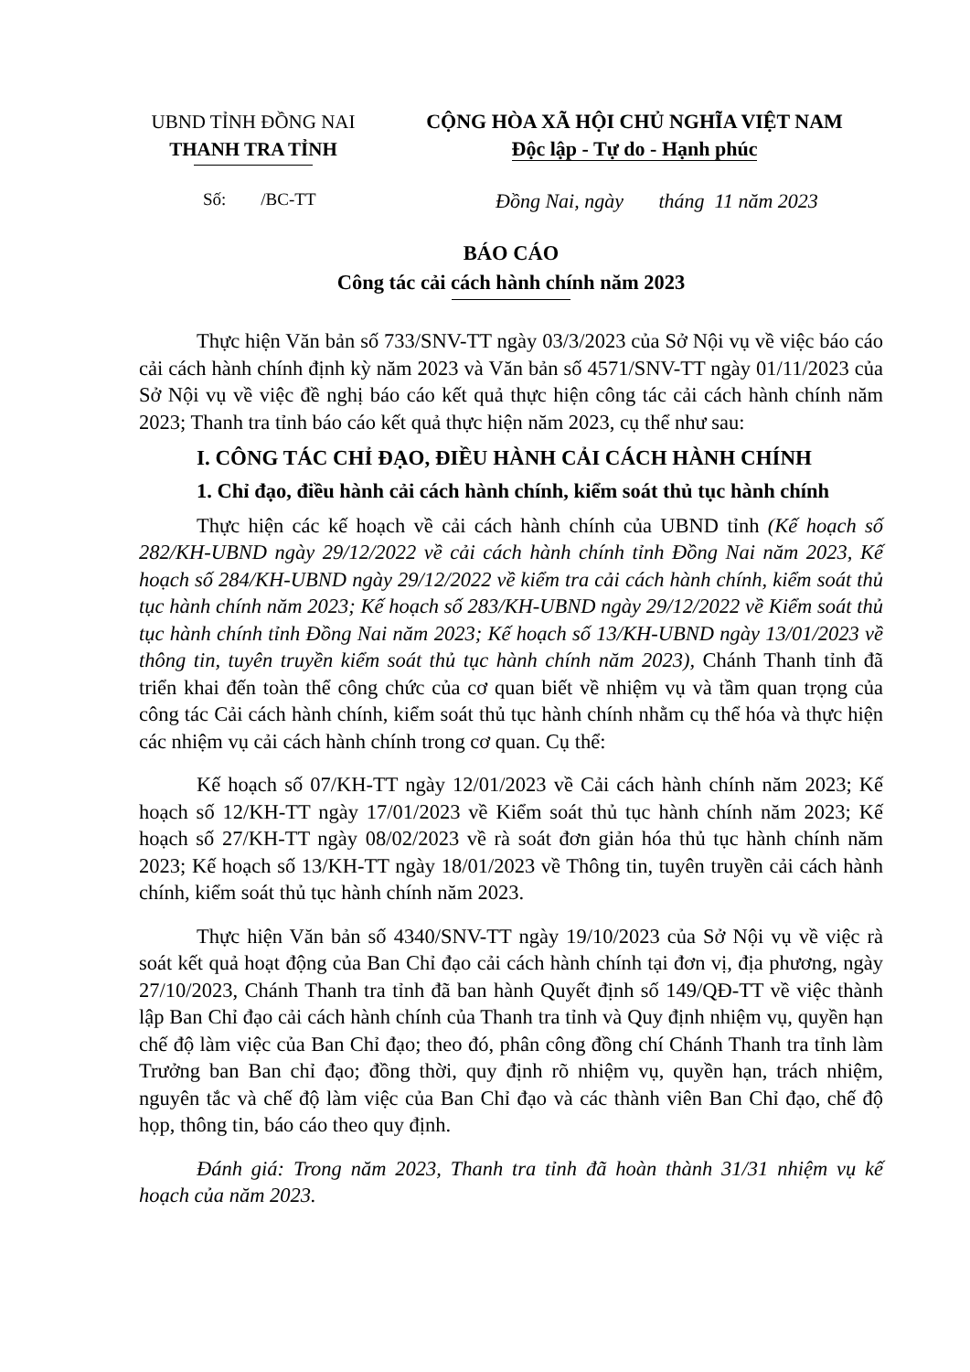UBND TỈNH ĐỒNG NAI
THANH TRA TỈNH
CỘNG HÒA XÃ HỘI CHỦ NGHĨA VIỆT NAM
Độc lập - Tự do - Hạnh phúc
Số: /BC-TT
Đồng Nai, ngày tháng 11 năm 2023
BÁO CÁO
Công tác cải cách hành chính năm 2023
Thực hiện Văn bản số 733/SNV-TT ngày 03/3/2023 của Sở Nội vụ về việc báo cáo cải cách hành chính định kỳ năm 2023 và Văn bản số 4571/SNV-TT ngày 01/11/2023 của Sở Nội vụ về việc đề nghị báo cáo kết quả thực hiện công tác cải cách hành chính năm 2023; Thanh tra tỉnh báo cáo kết quả thực hiện năm 2023, cụ thể như sau:
I. CÔNG TÁC CHỈ ĐẠO, ĐIỀU HÀNH CẢI CÁCH HÀNH CHÍNH
1. Chỉ đạo, điều hành cải cách hành chính, kiểm soát thủ tục hành chính
Thực hiện các kế hoạch về cải cách hành chính của UBND tỉnh (Kế hoạch số 282/KH-UBND ngày 29/12/2022 về cải cách hành chính tỉnh Đồng Nai năm 2023, Kế hoạch số 284/KH-UBND ngày 29/12/2022 về kiểm tra cải cách hành chính, kiểm soát thủ tục hành chính năm 2023; Kế hoạch số 283/KH-UBND ngày 29/12/2022 về Kiểm soát thủ tục hành chính tỉnh Đồng Nai năm 2023; Kế hoạch số 13/KH-UBND ngày 13/01/2023 về thông tin, tuyên truyền kiểm soát thủ tục hành chính năm 2023), Chánh Thanh tỉnh đã triển khai đến toàn thể công chức của cơ quan biết về nhiệm vụ và tầm quan trọng của công tác Cải cách hành chính, kiểm soát thủ tục hành chính nhằm cụ thể hóa và thực hiện các nhiệm vụ cải cách hành chính trong cơ quan. Cụ thể:
Kế hoạch số 07/KH-TT ngày 12/01/2023 về Cải cách hành chính năm 2023; Kế hoạch số 12/KH-TT ngày 17/01/2023 về Kiểm soát thủ tục hành chính năm 2023; Kế hoạch số 27/KH-TT ngày 08/02/2023 về rà soát đơn giản hóa thủ tục hành chính năm 2023; Kế hoạch số 13/KH-TT ngày 18/01/2023 về Thông tin, tuyên truyền cải cách hành chính, kiểm soát thủ tục hành chính năm 2023.
Thực hiện Văn bản số 4340/SNV-TT ngày 19/10/2023 của Sở Nội vụ về việc rà soát kết quả hoạt động của Ban Chỉ đạo cải cách hành chính tại đơn vị, địa phương, ngày 27/10/2023, Chánh Thanh tra tỉnh đã ban hành Quyết định số 149/QĐ-TT về việc thành lập Ban Chỉ đạo cải cách hành chính của Thanh tra tỉnh và Quy định nhiệm vụ, quyền hạn chế độ làm việc của Ban Chỉ đạo; theo đó, phân công đồng chí Chánh Thanh tra tỉnh làm Trưởng ban Ban chỉ đạo; đồng thời, quy định rõ nhiệm vụ, quyền hạn, trách nhiệm, nguyên tắc và chế độ làm việc của Ban Chỉ đạo và các thành viên Ban Chỉ đạo, chế độ họp, thông tin, báo cáo theo quy định.
Đánh giá: Trong năm 2023, Thanh tra tỉnh đã hoàn thành 31/31 nhiệm vụ kế hoạch của năm 2023.